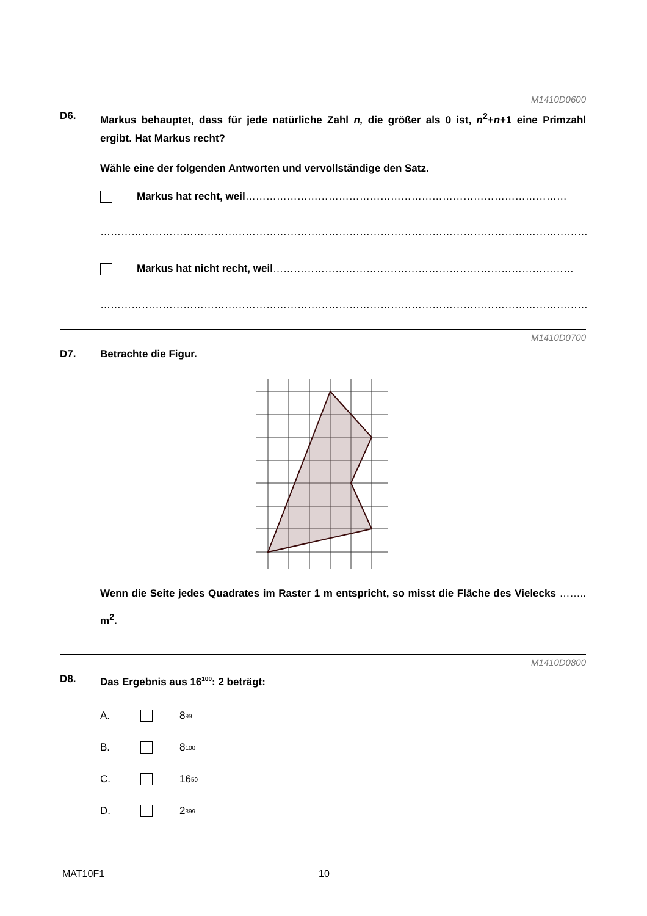M1410D0600
D6. Markus behauptet, dass für jede natürliche Zahl n, die größer als 0 ist, n<sup>2</sup>+n+1 eine Primzahl ergibt. Hat Markus recht?
Wähle eine der folgenden Antworten und vervollständige den Satz.
Markus hat recht, weil…………………………………………………………………………………
……………………………………………………………………………………………………………………………
Markus hat nicht recht, weil……………………………………………………………………………
……………………………………………………………………………………………………………………………
M1410D0700
D7. Betrachte die Figur.
Wenn die Seite jedes Quadrates im Raster 1 m entspricht, so misst die Fläche des Vielecks …….. m<sup>2</sup>.
M1410D0800
D8. Das Ergebnis aus 16<sup>100</sup>: 2 beträgt:
A. 8<sup>99</sup>
B. 8<sup>100</sup>
C. 16<sup>50</sup>
D. 2<sup>399</sup>
MAT10F1 10